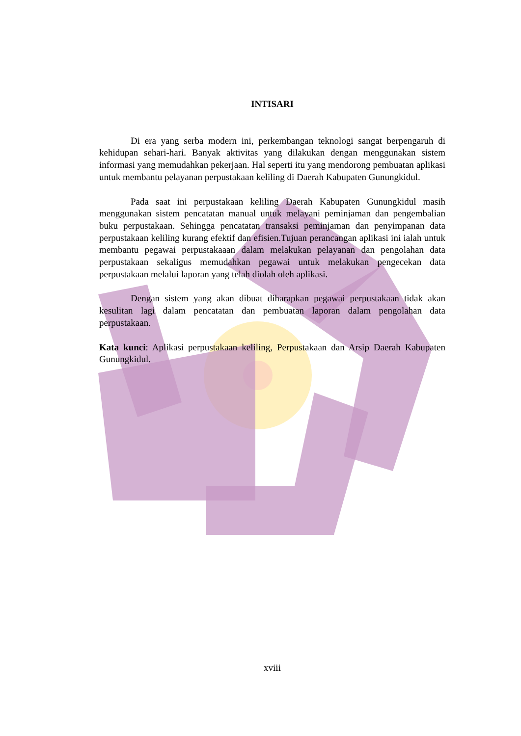INTISARI
Di era yang serba modern ini, perkembangan teknologi sangat berpengaruh di kehidupan sehari-hari. Banyak aktivitas yang dilakukan dengan menggunakan sistem informasi yang memudahkan pekerjaan. Hal seperti itu yang mendorong pembuatan aplikasi untuk membantu pelayanan perpustakaan keliling di Daerah Kabupaten Gunungkidul.
Pada saat ini perpustakaan keliling Daerah Kabupaten Gunungkidul masih menggunakan sistem pencatatan manual untuk melayani peminjaman dan pengembalian buku perpustakaan. Sehingga pencatatan transaksi peminjaman dan penyimpanan data perpustakaan keliling kurang efektif dan efisien.Tujuan perancangan aplikasi ini ialah untuk membantu pegawai perpustakaaan dalam melakukan pelayanan dan pengolahan data perpustakaan sekaligus memudahkan pegawai untuk melakukan pengecekan data perpustakaan melalui laporan yang telah diolah oleh aplikasi.
Dengan sistem yang akan dibuat diharapkan pegawai perpustakaan tidak akan kesulitan lagi dalam pencatatan dan pembuatan laporan dalam pengolahan data perpustakaan.
Kata kunci: Aplikasi perpustakaan keliling, Perpustakaan dan Arsip Daerah Kabupaten Gunungkidul.
xviii